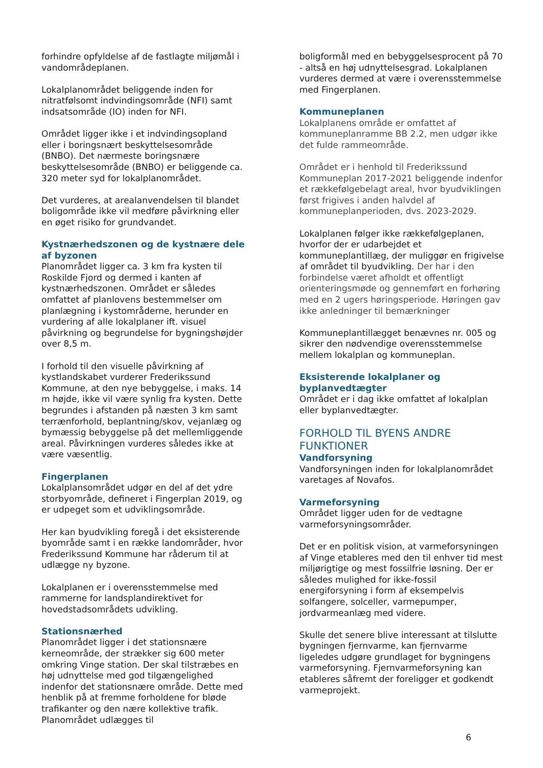forhindre opfyldelse af de fastlagte miljømål i vandområdeplanen.
Lokalplanområdet beliggende inden for nitratfølsomt indvindingsområde (NFI) samt indsatsområde (IO) inden for NFI.
Området ligger ikke i et indvindingsopland eller i boringsnært beskyttelsesområde (BNBO). Det nærmeste boringsnære beskyttelsesområde (BNBO) er beliggende ca. 320 meter syd for lokalplanområdet.
Det vurderes, at arealanvendelsen til blandet boligområde ikke vil medføre påvirkning eller en øget risiko for grundvandet.
Kystnærhedszonen og de kystnære dele af byzonen
Planområdet ligger ca. 3 km fra kysten til Roskilde Fjord og dermed i kanten af kystnærhedszonen. Området er således omfattet af planlovens bestemmelser om planlægning i kystområderne, herunder en vurdering af alle lokalplaner ift. visuel påvirkning og begrundelse for bygningshøjder over 8,5 m.
I forhold til den visuelle påvirkning af kystlandskabet vurderer Frederikssund Kommune, at den nye bebyggelse, i maks. 14 m højde, ikke vil være synlig fra kysten. Dette begrundes i afstanden på næsten 3 km samt terrænforhold, beplantning/skov, vejanlæg og bymæssig bebyggelse på det mellemliggende areal. Påvirkningen vurderes således ikke at være væsentlig.
Fingerplanen
Lokalplansområdet udgør en del af det ydre storbyområde, defineret i Fingerplan 2019, og er udpeget som et udviklingsområde.
Her kan byudvikling foregå i det eksisterende byområde samt i en række landområder, hvor Frederikssund Kommune har råderum til at udlægge ny byzone.
Lokalplanen er i overensstemmelse med rammerne for landsplandirektivet for hovedstadsområdets udvikling.
Stationsnærhed
Planområdet ligger i det stationsnære kerneområde, der strækker sig 600 meter omkring Vinge station. Der skal tilstræbes en høj udnyttelse med god tilgængelighed indenfor det stationsnære område. Dette med henblik på at fremme forholdene for bløde trafikanter og den nære kollektive trafik. Planområdet udlægges til
boligformål med en bebyggelsesprocent på 70 - altså en høj udnyttelsesgrad. Lokalplanen vurderes dermed at være i overensstemmelse med Fingerplanen.
Kommuneplanen
Lokalplanens område er omfattet af kommuneplanramme BB 2.2, men udgør ikke det fulde rammeområde.
Området er i henhold til Frederikssund Kommuneplan 2017-2021 beliggende indenfor et rækkefølgebelagt areal, hvor byudviklingen først frigives i anden halvdel af kommuneplanperioden, dvs. 2023-2029.
Lokalplanen følger ikke rækkefølgeplanen, hvorfor der er udarbejdet et kommuneplantillæg, der muliggør en frigivelse af området til byudvikling. Der har i den forbindelse været afholdt et offentligt orienteringsmøde og gennemført en forhøring med en 2 ugers høringsperiode. Høringen gav ikke anledninger til bemærkninger
Kommuneplantillægget benævnes nr. 005 og sikrer den nødvendige overensstemmelse mellem lokalplan og kommuneplan.
Eksisterende lokalplaner og byplanvedtægter
Området er i dag ikke omfattet af lokalplan eller byplanvedtægter.
FORHOLD TIL BYENS ANDRE FUNKTIONER
Vandforsyning
Vandforsyningen inden for lokalplanområdet varetages af Novafos.
Varmeforsyning
Området ligger uden for de vedtagne varmeforsyningsområder.
Det er en politisk vision, at varmeforsyningen af Vinge etableres med den til enhver tid mest miljørigtige og mest fossilfrie løsning. Der er således mulighed for ikke-fossil energiforsyning i form af eksempelvis solfangere, solceller, varmepumper, jordvarmeanlæg med videre.
Skulle det senere blive interessant at tilslutte bygningen fjernvarme, kan fjernvarme ligeledes udgøre grundlaget for bygningens varmeforsyning. Fjernvarmeforsyning kan etableres såfremt der foreligger et godkendt varmeprojekt.
6